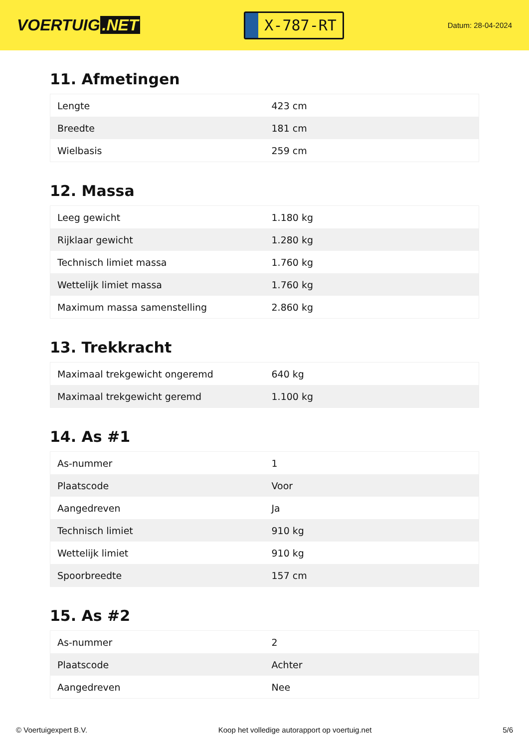VOERTUIG.NET
X-787-RT
Datum: 28-04-2024
11. Afmetingen
| Lengte | 423 cm |
| Breedte | 181 cm |
| Wielbasis | 259 cm |
12. Massa
| Leeg gewicht | 1.180 kg |
| Rijklaar gewicht | 1.280 kg |
| Technisch limiet massa | 1.760 kg |
| Wettelijk limiet massa | 1.760 kg |
| Maximum massa samenstelling | 2.860 kg |
13. Trekkracht
| Maximaal trekgewicht ongeremd | 640 kg |
| Maximaal trekgewicht geremd | 1.100 kg |
14. As #1
| As-nummer | 1 |
| Plaatscode | Voor |
| Aangedreven | Ja |
| Technisch limiet | 910 kg |
| Wettelijk limiet | 910 kg |
| Spoorbreedte | 157 cm |
15. As #2
| As-nummer | 2 |
| Plaatscode | Achter |
| Aangedreven | Nee |
© Voertuigexpert B.V. Koop het volledige autorapport op voertuig.net 5/6